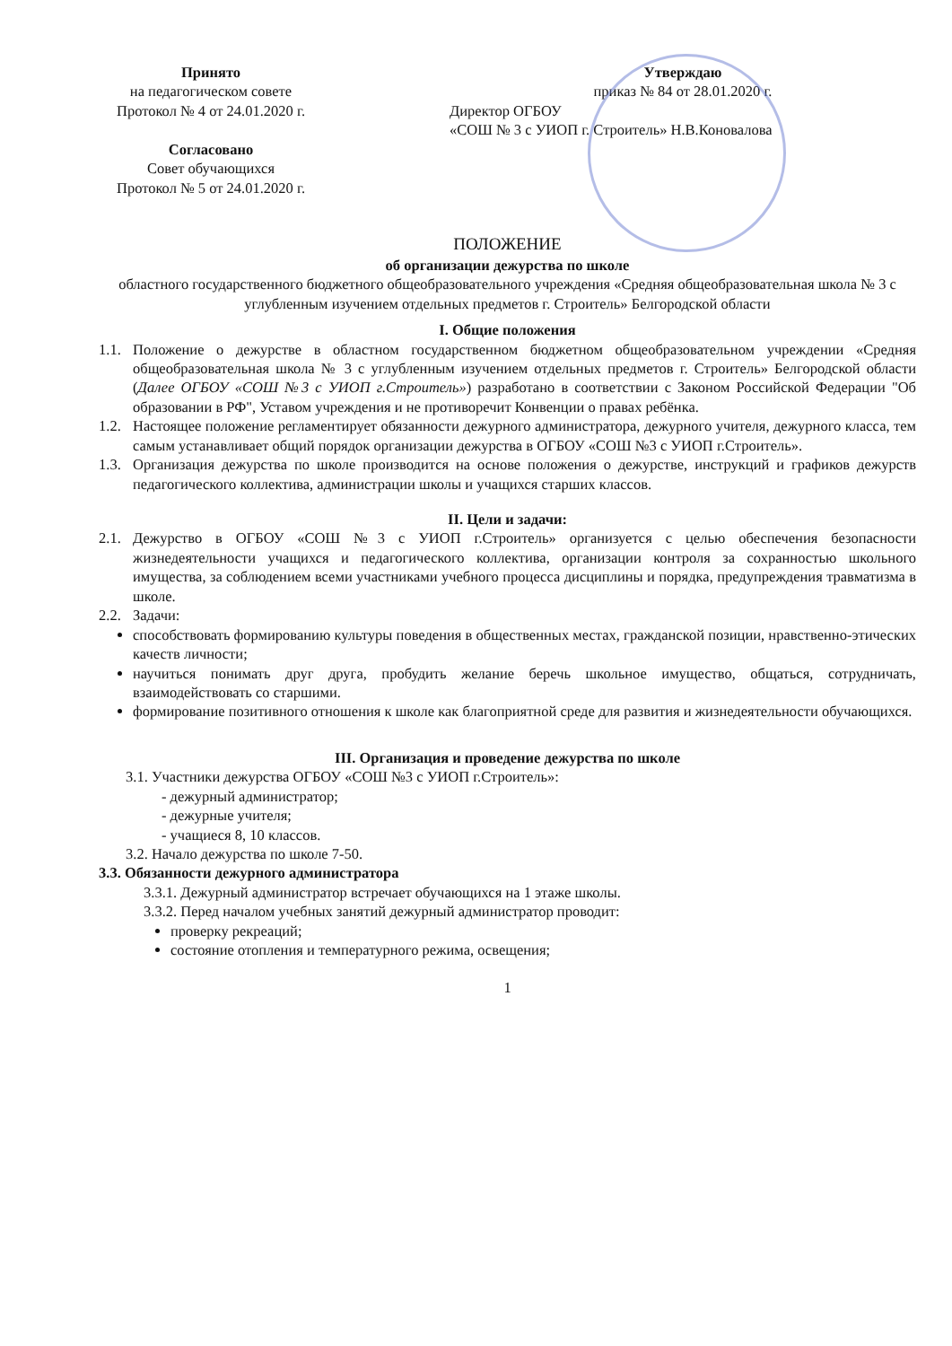Принято
на педагогическом совете
Протокол № 4 от 24.01.2020 г.
Согласовано
Совет обучающихся
Протокол № 5 от 24.01.2020 г.
Утверждаю
приказ № 84 от 28.01.2020 г.
Директор ОГБОУ
«СОШ № 3 с УИОП г. Строитель» Н.В.Коновалова
ПОЛОЖЕНИЕ
об организации дежурства по школе
областного государственного бюджетного общеобразовательного учреждения «Средняя общеобразовательная школа № 3 с углубленным изучением отдельных предметов г. Строитель» Белгородской области
I. Общие положения
1.1.
Положение о дежурстве в областном государственном бюджетном общеобразовательном учреждении «Средняя общеобразовательная школа № 3 с углубленным изучением отдельных предметов г. Строитель» Белгородской области (Далее ОГБОУ «СОШ №3 с УИОП г.Строитель») разработано в соответствии с Законом Российской Федерации "Об образовании в РФ", Уставом учреждения и не противоречит Конвенции о правах ребёнка.
1.2.
Настоящее положение регламентирует обязанности дежурного администратора, дежурного учителя, дежурного класса, тем самым устанавливает общий порядок организации дежурства в ОГБОУ «СОШ №3 с УИОП г.Строитель».
1.3.
Организация дежурства по школе производится на основе положения о дежурстве, инструкций и графиков дежурств педагогического коллектива, администрации школы и учащихся старших классов.
II. Цели и задачи:
2.1.
Дежурство в ОГБОУ «СОШ №3 с УИОП г.Строитель» организуется с целью обеспечения безопасности жизнедеятельности учащихся и педагогического коллектива, организации контроля за сохранностью школьного имущества, за соблюдением всеми участниками учебного процесса дисциплины и порядка, предупреждения травматизма в школе.
2.2.
Задачи:
способствовать формированию культуры поведения в общественных местах, гражданской позиции, нравственно-этических качеств личности;
научиться понимать друг друга, пробудить желание беречь школьное имущество, общаться, сотрудничать, взаимодействовать со старшими.
формирование позитивного отношения к школе как благоприятной среде для развития и жизнедеятельности обучающихся.
III. Организация и проведение дежурства по школе
3.1. Участники дежурства ОГБОУ «СОШ №3 с УИОП г.Строитель»:
- дежурный администратор;
- дежурные учителя;
- учащиеся 8, 10 классов.
3.2. Начало дежурства по школе 7-50.
3.3. Обязанности дежурного администратора
3.3.1. Дежурный администратор встречает обучающихся на 1 этаже школы.
3.3.2. Перед началом учебных занятий дежурный администратор проводит:
проверку рекреаций;
состояние отопления и температурного режима, освещения;
1